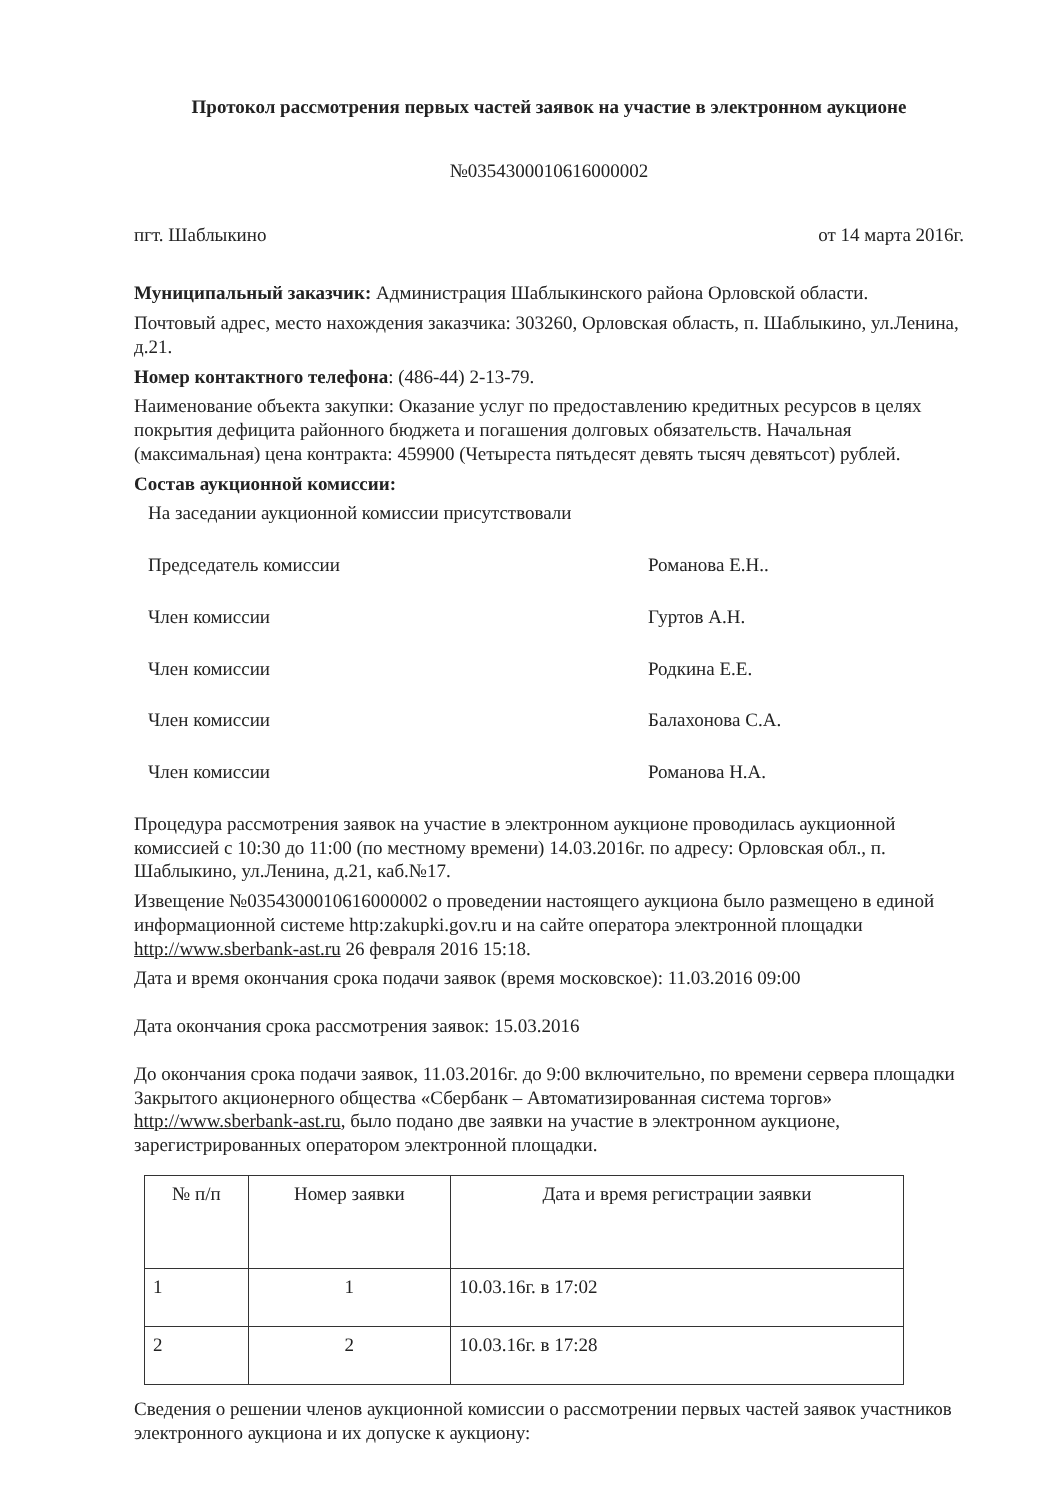Протокол рассмотрения первых частей заявок на участие в электронном аукционе
№0354300010616000002
пгт. Шаблыкино от 14 марта 2016г.
Муниципальный заказчик: Администрация Шаблыкинского района Орловской области.
Почтовый адрес, место нахождения заказчика: 303260, Орловская область, п. Шаблыкино, ул.Ленина, д.21.
Номер контактного телефона: (486-44) 2-13-79.
Наименование объекта закупки: Оказание услуг по предоставлению кредитных ресурсов в целях покрытия дефицита районного бюджета и погашения долговых обязательств. Начальная (максимальная) цена контракта: 459900 (Четыреста пятьдесят девять тысяч девятьсот) рублей.
Состав аукционной комиссии:
На заседании аукционной комиссии присутствовали
Председатель комиссии Романова Е.Н..
Член комиссии Гуртов А.Н.
Член комиссии Родкина Е.Е.
Член комиссии Балахонова С.А.
Член комиссии Романова Н.А.
Процедура рассмотрения заявок на участие в электронном аукционе проводилась аукционной комиссией с 10:30 до 11:00 (по местному времени) 14.03.2016г. по адресу: Орловская обл., п. Шаблыкино, ул.Ленина, д.21, каб.№17.
Извещение №0354300010616000002 о проведении настоящего аукциона было размещено в единой информационной системе http:zakupki.gov.ru и на сайте оператора электронной площадки http://www.sberbank-ast.ru 26 февраля 2016 15:18.
Дата и время окончания срока подачи заявок (время московское): 11.03.2016 09:00
Дата окончания срока рассмотрения заявок: 15.03.2016
До окончания срока подачи заявок, 11.03.2016г. до 9:00 включительно, по времени сервера площадки Закрытого акционерного общества «Сбербанк – Автоматизированная система торгов» http://www.sberbank-ast.ru, было подано две заявки на участие в электронном аукционе, зарегистрированных оператором электронной площадки.
| № п/п | Номер заявки | Дата и время регистрации заявки |
| --- | --- | --- |
| 1 | 1 | 10.03.16г. в 17:02 |
| 2 | 2 | 10.03.16г. в 17:28 |
Сведения о решении членов аукционной комиссии о рассмотрении первых частей заявок участников электронного аукциона и их допуске к аукциону: